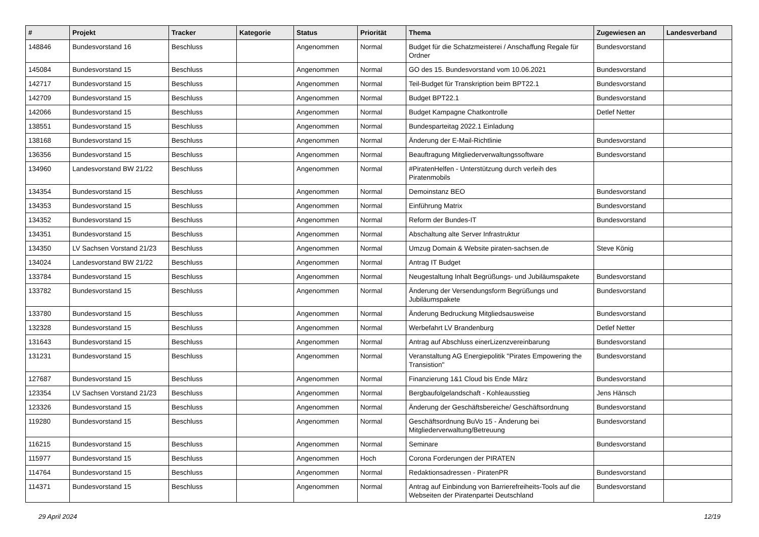| # | Projekt | Tracker | Kategorie | Status | Priorität | Thema | Zugewiesen an | Landesverband |
| --- | --- | --- | --- | --- | --- | --- | --- | --- |
| 148846 | Bundesvorstand 16 | Beschluss | | Angenommen | Normal | Budget für die Schatzmeisterei / Anschaffung Regale für Ordner | Bundesvorstand | |
| 145084 | Bundesvorstand 15 | Beschluss | | Angenommen | Normal | GO des 15. Bundesvorstand vom 10.06.2021 | Bundesvorstand | |
| 142717 | Bundesvorstand 15 | Beschluss | | Angenommen | Normal | Teil-Budget für Transkription beim BPT22.1 | Bundesvorstand | |
| 142709 | Bundesvorstand 15 | Beschluss | | Angenommen | Normal | Budget BPT22.1 | Bundesvorstand | |
| 142066 | Bundesvorstand 15 | Beschluss | | Angenommen | Normal | Budget Kampagne Chatkontrolle | Detlef Netter | |
| 138551 | Bundesvorstand 15 | Beschluss | | Angenommen | Normal | Bundesparteitag 2022.1 Einladung | | |
| 138168 | Bundesvorstand 15 | Beschluss | | Angenommen | Normal | Änderung der E-Mail-Richtlinie | Bundesvorstand | |
| 136356 | Bundesvorstand 15 | Beschluss | | Angenommen | Normal | Beauftragung Mitgliederverwaltungssoftware | Bundesvorstand | |
| 134960 | Landesvorstand BW 21/22 | Beschluss | | Angenommen | Normal | #PiratenHelfen - Unterstützung durch verleih des Piratenmobils | | |
| 134354 | Bundesvorstand 15 | Beschluss | | Angenommen | Normal | Demoinstanz BEO | Bundesvorstand | |
| 134353 | Bundesvorstand 15 | Beschluss | | Angenommen | Normal | Einführung Matrix | Bundesvorstand | |
| 134352 | Bundesvorstand 15 | Beschluss | | Angenommen | Normal | Reform der Bundes-IT | Bundesvorstand | |
| 134351 | Bundesvorstand 15 | Beschluss | | Angenommen | Normal | Abschaltung alte Server Infrastruktur | | |
| 134350 | LV Sachsen Vorstand 21/23 | Beschluss | | Angenommen | Normal | Umzug Domain & Website piraten-sachsen.de | Steve König | |
| 134024 | Landesvorstand BW 21/22 | Beschluss | | Angenommen | Normal | Antrag IT Budget | | |
| 133784 | Bundesvorstand 15 | Beschluss | | Angenommen | Normal | Neugestaltung Inhalt Begrüßungs- und Jubiläumspakete | Bundesvorstand | |
| 133782 | Bundesvorstand 15 | Beschluss | | Angenommen | Normal | Änderung der Versendungsform Begrüßungs und Jubiläumspakete | Bundesvorstand | |
| 133780 | Bundesvorstand 15 | Beschluss | | Angenommen | Normal | Änderung Bedruckung Mitgliedsausweise | Bundesvorstand | |
| 132328 | Bundesvorstand 15 | Beschluss | | Angenommen | Normal | Werbefahrt LV Brandenburg | Detlef Netter | |
| 131643 | Bundesvorstand 15 | Beschluss | | Angenommen | Normal | Antrag auf Abschluss einerLizenzvereinbarung | Bundesvorstand | |
| 131231 | Bundesvorstand 15 | Beschluss | | Angenommen | Normal | Veranstaltung AG Energiepolitik "Pirates Empowering the Transistion" | Bundesvorstand | |
| 127687 | Bundesvorstand 15 | Beschluss | | Angenommen | Normal | Finanzierung 1&1 Cloud bis Ende März | Bundesvorstand | |
| 123354 | LV Sachsen Vorstand 21/23 | Beschluss | | Angenommen | Normal | Bergbaufolgelandschaft - Kohleausstieg | Jens Hänsch | |
| 123326 | Bundesvorstand 15 | Beschluss | | Angenommen | Normal | Änderung der Geschäftsbereiche/ Geschäftsordnung | Bundesvorstand | |
| 119280 | Bundesvorstand 15 | Beschluss | | Angenommen | Normal | Geschäftsordnung BuVo 15 - Änderung bei Mitgliederverwaltung/Betreuung | Bundesvorstand | |
| 116215 | Bundesvorstand 15 | Beschluss | | Angenommen | Normal | Seminare | Bundesvorstand | |
| 115977 | Bundesvorstand 15 | Beschluss | | Angenommen | Hoch | Corona Forderungen der PIRATEN | | |
| 114764 | Bundesvorstand 15 | Beschluss | | Angenommen | Normal | Redaktionsadressen - PiratenPR | Bundesvorstand | |
| 114371 | Bundesvorstand 15 | Beschluss | | Angenommen | Normal | Antrag auf Einbindung von Barrierefreiheits-Tools auf die Webseiten der Piratenpartei Deutschland | Bundesvorstand | |
29 April 2024 12/19